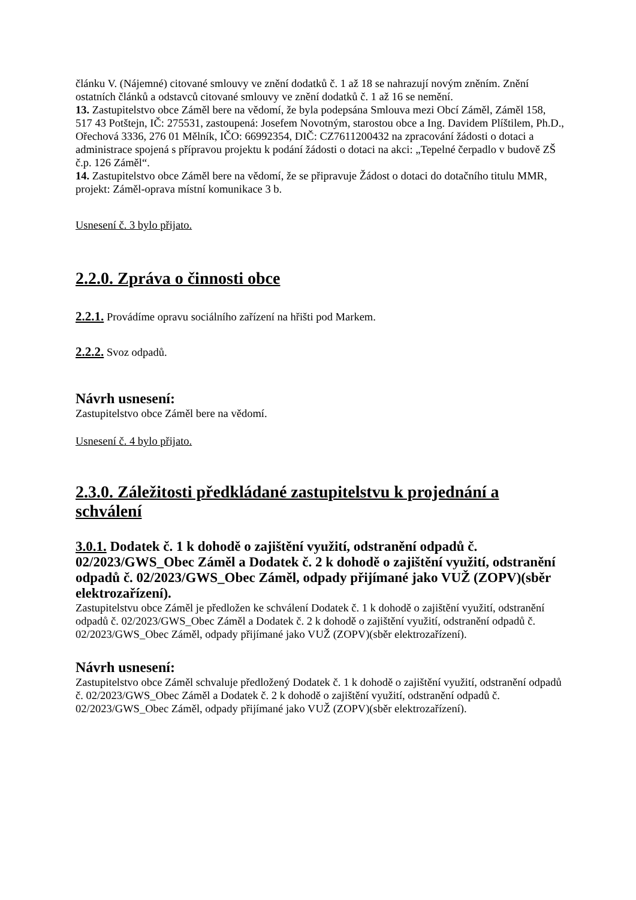článku V. (Nájemné) citované smlouvy ve znění dodatků č. 1 až 18 se nahrazují novým zněním. Znění ostatních článků a odstavců citované smlouvy ve znění dodatků č. 1 až 16 se nemění.
13. Zastupitelstvo obce Záměl bere na vědomí, že byla podepsána Smlouva mezi Obcí Záměl, Záměl 158, 517 43 Potštejn, IČ: 275531, zastoupená: Josefem Novotným, starostou obce a Ing. Davidem Plíštilem, Ph.D., Ořechová 3336, 276 01 Mělník, IČO: 66992354, DIČ: CZ7611200432 na zpracování žádosti o dotaci a administrace spojená s přípravou projektu k podání žádosti o dotaci na akci: „Tepelné čerpadlo v budově ZŠ č.p. 126 Záměl“.
14. Zastupitelstvo obce Záměl bere na vědomí, že se připravuje Žádost o dotaci do dotačního titulu MMR, projekt: Záměl-oprava místní komunikace 3 b.
Usnesení č. 3 bylo přijato.
2.2.0. Zpráva o činnosti obce
2.2.1. Provádíme opravu sociálního zařízení na hřišti pod Markem.
2.2.2. Svoz odpadů.
Návrh usnesení:
Zastupitelstvo obce Záměl bere na vědomí.
Usnesení č. 4 bylo přijato.
2.3.0. Záležitosti předkládané zastupitelstvu k projednání a schválení
3.0.1. Dodatek č. 1 k dohodě o zajištění využití, odstranění odpadů č. 02/2023/GWS_Obec Záměl a Dodatek č. 2 k dohodě o zajištění využití, odstranění odpadů č. 02/2023/GWS_Obec Záměl, odpady přijímané jako VUŽ (ZOPV)(sběr elektrozařízení).
Zastupitelstvu obce Záměl je předložen ke schválení Dodatek č. 1 k dohodě o zajištění využití, odstranění odpadů č. 02/2023/GWS_Obec Záměl a Dodatek č. 2 k dohodě o zajištění využití, odstranění odpadů č. 02/2023/GWS_Obec Záměl, odpady přijímané jako VUŽ (ZOPV)(sběr elektrozařízení).
Návrh usnesení:
Zastupitelstvo obce Záměl schvaluje předložený Dodatek č. 1 k dohodě o zajištění využití, odstranění odpadů č. 02/2023/GWS_Obec Záměl a Dodatek č. 2 k dohodě o zajištění využití, odstranění odpadů č. 02/2023/GWS_Obec Záměl, odpady přijímané jako VUŽ (ZOPV)(sběr elektrozařízení).